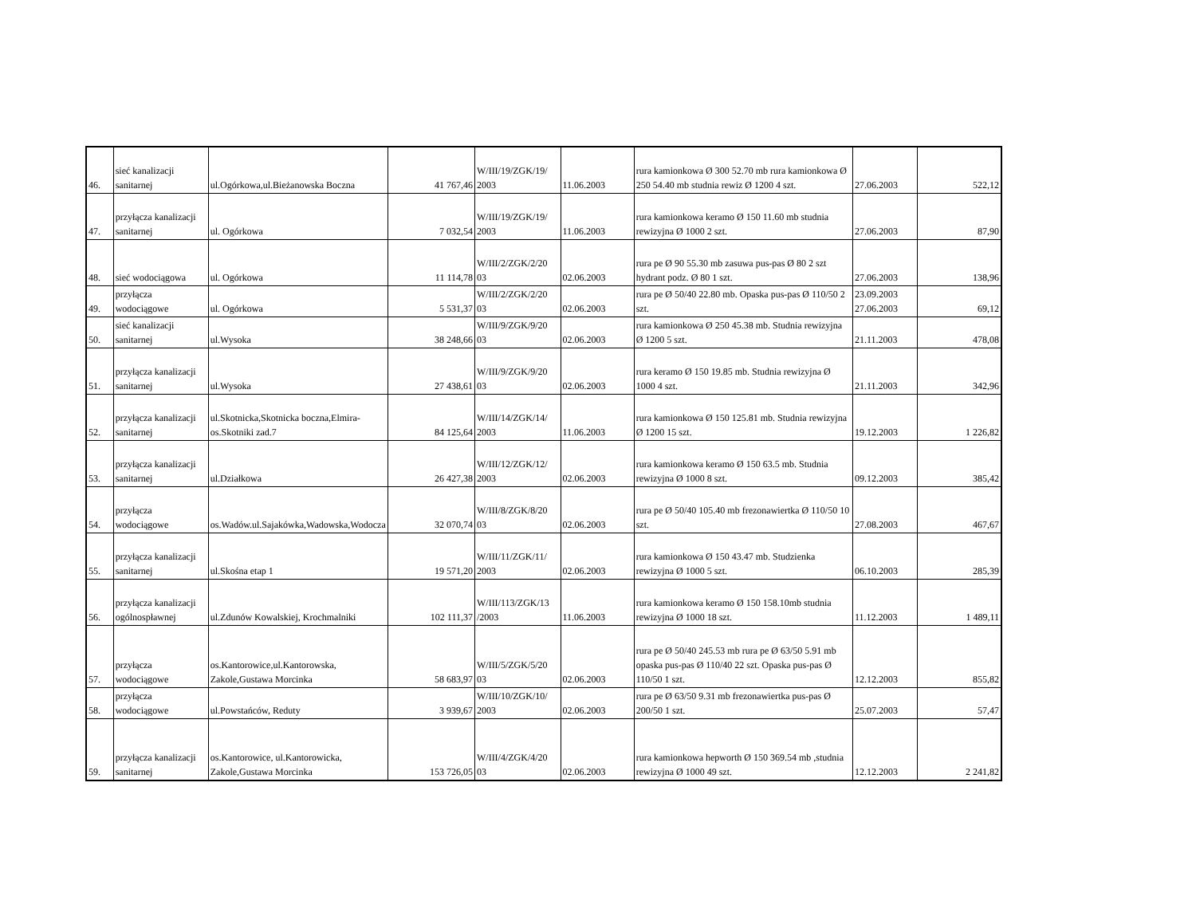| 46. | sieć kanalizacji sanitarnej | ul.Ogórkowa,ul.Bieżanowska Boczna | 41 767,46 | W/III/19/ZGK/19/ 2003 | 11.06.2003 | rura kamionkowa Ø 300 52.70 mb rura kamionkowa Ø 250 54.40 mb studnia rewiz Ø 1200 4 szt. | 27.06.2003 | 522,12 |
| 47. | przyłącza kanalizacji sanitarnej | ul. Ogórkowa | 7 032,54 | W/III/19/ZGK/19/ 2003 | 11.06.2003 | rura kamionkowa keramo Ø 150 11.60 mb studnia rewizyjna Ø 1000 2 szt. | 27.06.2003 | 87,90 |
| 48. | sieć wodociągowa | ul. Ogórkowa | 11 114,78 | W/III/2/ZGK/2/20 03 | 02.06.2003 | rura pe Ø 90 55.30 mb zasuwa pus-pas Ø 80 2 szt hydrant podz. Ø 80 1 szt. | 27.06.2003 | 138,96 |
| 49. | przyłącza wodociągowe | ul. Ogórkowa | 5 531,37 | W/III/2/ZGK/2/20 03 | 02.06.2003 | rura pe Ø 50/40 22.80 mb. Opaska pus-pas Ø 110/50 2 szt. | 23.09.2003 27.06.2003 | 69,12 |
| 50. | sieć kanalizacji sanitarnej | ul.Wysoka | 38 248,66 | W/III/9/ZGK/9/20 03 | 02.06.2003 | rura kamionkowa Ø 250 45.38 mb. Studnia rewizyjna Ø 1200 5 szt. | 21.11.2003 | 478,08 |
| 51. | przyłącza kanalizacji sanitarnej | ul.Wysoka | 27 438,61 | W/III/9/ZGK/9/20 03 | 02.06.2003 | rura keramo Ø 150 19.85 mb. Studnia rewizyjna Ø 1000 4 szt. | 21.11.2003 | 342,96 |
| 52. | przyłącza kanalizacji sanitarnej | ul.Skotnicka,Skotnicka boczna,Elmira-os.Skotniki zad.7 | 84 125,64 | W/III/14/ZGK/14/ 2003 | 11.06.2003 | rura kamionkowa Ø 150 125.81 mb. Studnia rewizyjna Ø 1200 15 szt. | 19.12.2003 | 1 226,82 |
| 53. | przyłącza kanalizacji sanitarnej | ul.Działkowa | 26 427,38 | W/III/12/ZGK/12/ 2003 | 02.06.2003 | rura kamionkowa keramo Ø 150 63.5 mb. Studnia rewizyjna Ø 1000 8 szt. | 09.12.2003 | 385,42 |
| 54. | przyłącza wodociągowe | os.Wadów.ul.Sajakówka,Wadowska,Wodocza | 32 070,74 | W/III/8/ZGK/8/20 03 | 02.06.2003 | rura pe Ø 50/40 105.40 mb frezonawiertka Ø 110/50 10 szt. | 27.08.2003 | 467,67 |
| 55. | przyłącza kanalizacji sanitarnej | ul.Skośna etap 1 | 19 571,20 | W/III/11/ZGK/11/ 2003 | 02.06.2003 | rura kamionkowa Ø 150 43.47 mb. Studzienka rewizyjna Ø 1000 5 szt. | 06.10.2003 | 285,39 |
| 56. | przyłącza kanalizacji ogólnospławnej | ul.Zdunów Kowalskiej, Krochmalniki | 102 111,37 | W/III/113/ZGK/13 /2003 | 11.06.2003 | rura kamionkowa keramo Ø 150 158.10mb studnia rewizyjna Ø 1000 18 szt. | 11.12.2003 | 1 489,11 |
| 57. | przyłącza wodociągowe | os.Kantorowice,ul.Kantorowska, Zakole,Gustawa Morcinka | 58 683,97 | W/III/5/ZGK/5/20 03 | 02.06.2003 | rura pe Ø 50/40 245.53 mb rura pe Ø 63/50 5.91 mb opaska pus-pas Ø 110/40 22 szt. Opaska pus-pas Ø 110/50 1 szt. | 12.12.2003 | 855,82 |
| 58. | przyłącza wodociągowe | ul.Powstańców, Reduty | 3 939,67 | W/III/10/ZGK/10/ 2003 | 02.06.2003 | rura pe Ø 63/50 9.31 mb frezonawiertka pus-pas Ø 200/50 1 szt. | 25.07.2003 | 57,47 |
| 59. | przyłącza kanalizacji sanitarnej | os.Kantorowice, ul.Kantorowicka, Zakole,Gustawa Morcinka | 153 726,05 | W/III/4/ZGK/4/20 03 | 02.06.2003 | rura kamionkowa hepworth Ø 150 369.54 mb ,studnia rewizyjna Ø 1000 49 szt. | 12.12.2003 | 2 241,82 |